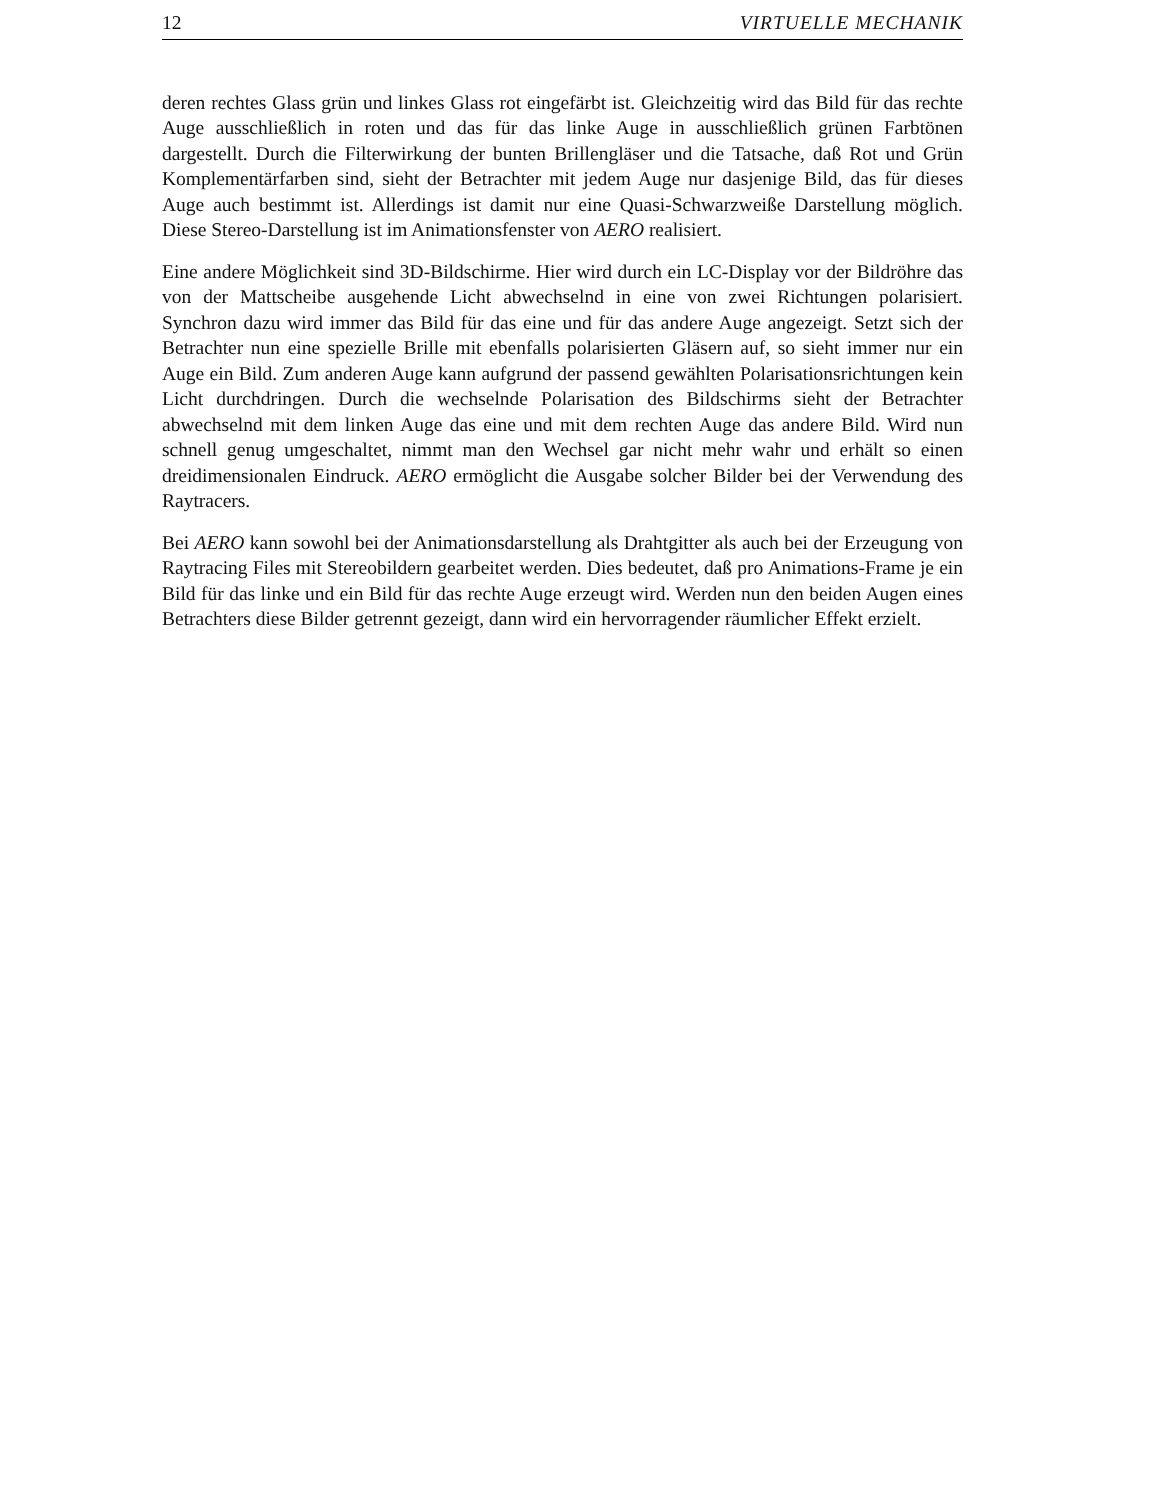12 VIRTUELLE MECHANIK
deren rechtes Glass grün und linkes Glass rot eingefärbt ist. Gleichzeitig wird das Bild für das rechte Auge ausschließlich in roten und das für das linke Auge in ausschließlich grünen Farbtönen dargestellt. Durch die Filterwirkung der bunten Brillengläser und die Tatsache, daß Rot und Grün Komplementärfarben sind, sieht der Betrachter mit jedem Auge nur dasjenige Bild, das für dieses Auge auch bestimmt ist. Allerdings ist damit nur eine Quasi-Schwarzweiße Darstellung möglich. Diese Stereo-Darstellung ist im Animationsfenster von AERO realisiert.
Eine andere Möglichkeit sind 3D-Bildschirme. Hier wird durch ein LC-Display vor der Bildröhre das von der Mattscheibe ausgehende Licht abwechselnd in eine von zwei Richtungen polarisiert. Synchron dazu wird immer das Bild für das eine und für das andere Auge angezeigt. Setzt sich der Betrachter nun eine spezielle Brille mit ebenfalls polarisierten Gläsern auf, so sieht immer nur ein Auge ein Bild. Zum anderen Auge kann aufgrund der passend gewählten Polarisationsrichtungen kein Licht durchdringen. Durch die wechselnde Polarisation des Bildschirms sieht der Betrachter abwechselnd mit dem linken Auge das eine und mit dem rechten Auge das andere Bild. Wird nun schnell genug umgeschaltet, nimmt man den Wechsel gar nicht mehr wahr und erhält so einen dreidimensionalen Eindruck. AERO ermöglicht die Ausgabe solcher Bilder bei der Verwendung des Raytracers.
Bei AERO kann sowohl bei der Animationsdarstellung als Drahtgitter als auch bei der Erzeugung von Raytracing Files mit Stereobildern gearbeitet werden. Dies bedeutet, daß pro Animations-Frame je ein Bild für das linke und ein Bild für das rechte Auge erzeugt wird. Werden nun den beiden Augen eines Betrachters diese Bilder getrennt gezeigt, dann wird ein hervorragender räumlicher Effekt erzielt.